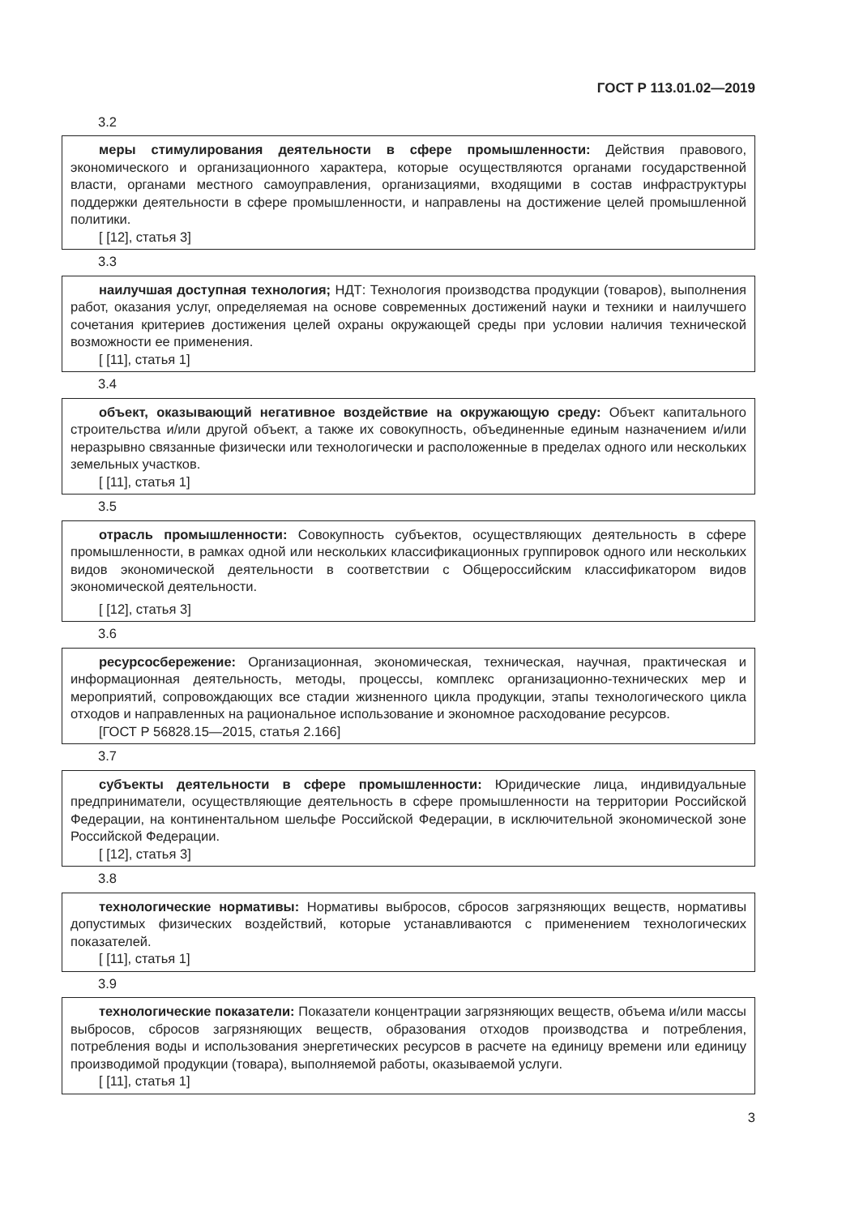ГОСТ Р 113.01.02—2019
3.2
меры стимулирования деятельности в сфере промышленности: Действия правового, экономического и организационного характера, которые осуществляются органами государственной власти, органами местного самоуправления, организациями, входящими в состав инфраструктуры поддержки деятельности в сфере промышленности, и направлены на достижение целей промышленной политики.
[ [12], статья 3]
3.3
наилучшая доступная технология; НДТ: Технология производства продукции (товаров), выполнения работ, оказания услуг, определяемая на основе современных достижений науки и техники и наилучшего сочетания критериев достижения целей охраны окружающей среды при условии наличия технической возможности ее применения.
[ [11], статья 1]
3.4
объект, оказывающий негативное воздействие на окружающую среду: Объект капитального строительства и/или другой объект, а также их совокупность, объединенные единым назначением и/или неразрывно связанные физически или технологически и расположенные в пределах одного или нескольких земельных участков.
[ [11], статья 1]
3.5
отрасль промышленности: Совокупность субъектов, осуществляющих деятельность в сфере промышленности, в рамках одной или нескольких классификационных группировок одного или нескольких видов экономической деятельности в соответствии с Общероссийским классификатором видов экономической деятельности.
[ [12], статья 3]
3.6
ресурсосбережение: Организационная, экономическая, техническая, научная, практическая и информационная деятельность, методы, процессы, комплекс организационно-технических мер и мероприятий, сопровождающих все стадии жизненного цикла продукции, этапы технологического цикла отходов и направленных на рациональное использование и экономное расходование ресурсов.
[ГОСТ Р 56828.15—2015, статья 2.166]
3.7
субъекты деятельности в сфере промышленности: Юридические лица, индивидуальные предприниматели, осуществляющие деятельность в сфере промышленности на территории Российской Федерации, на континентальном шельфе Российской Федерации, в исключительной экономической зоне Российской Федерации.
[ [12], статья 3]
3.8
технологические нормативы: Нормативы выбросов, сбросов загрязняющих веществ, нормативы допустимых физических воздействий, которые устанавливаются с применением технологических показателей.
[ [11], статья 1]
3.9
технологические показатели: Показатели концентрации загрязняющих веществ, объема и/или массы выбросов, сбросов загрязняющих веществ, образования отходов производства и потребления, потребления воды и использования энергетических ресурсов в расчете на единицу времени или единицу производимой продукции (товара), выполняемой работы, оказываемой услуги.
[ [11], статья 1]
3